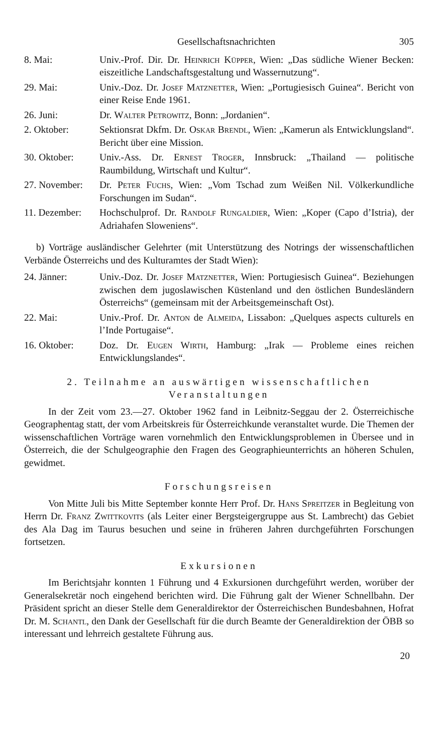Gesellschaftsnachrichten 305
8. Mai: Univ.-Prof. Dir. Dr. Heinrich Küpper, Wien: „Das südliche Wiener Becken: eiszeitliche Landschaftsgestaltung und Wassernutzung“.
29. Mai: Univ.-Doz. Dr. Josef Matznetter, Wien: „Portugiesisch Guinea“. Bericht von einer Reise Ende 1961.
26. Juni: Dr. Walter Petrowitz, Bonn: „Jordanien“.
2. Oktober: Sektionsrat Dkfm. Dr. Oskar Brendl, Wien: „Kamerun als Entwicklungsland“. Bericht über eine Mission.
30. Oktober: Univ.-Ass. Dr. Ernest Troger, Innsbruck: „Thailand — politische Raumbildung, Wirtschaft und Kultur“.
27. November:
Dr. Peter Fuchs, Wien: „Vom Tschad zum Weißen Nil. Völkerkundliche Forschungen im Sudan“.
11. Dezember:
Hochschulprof. Dr. Randolf Rungaldier, Wien: „Koper (Capo d’Istria), der Adriahafen Sloweniens“.
b) Vorträge ausländischer Gelehrter (mit Unterstützung des Notrings der wissenschaftlichen Verbände Österreichs und des Kulturamtes der Stadt Wien):
24. Jänner: Univ.-Doz. Dr. Josef Matznetter, Wien: Portugiesisch Guinea“. Beziehungen zwischen dem jugoslawischen Küstenland und den östlichen Bundesländern Österreichs“ (gemeinsam mit der Arbeitsgemeinschaft Ost).
22. Mai: Univ.-Prof. Dr. Anton de Almeida, Lissabon: „Quelques aspects culturels en l’Inde Portugaise“.
16. Oktober: Doz. Dr. Eugen Wirth, Hamburg: „Irak — Probleme eines reichen Entwicklungslandes“.
2. Teilnahme an auswärtigen wissenschaftlichen Veranstaltungen
In der Zeit vom 23.—27. Oktober 1962 fand in Leibnitz-Seggau der 2. Österreichische Geographentag statt, der vom Arbeitskreis für Österreichkunde veranstaltet wurde. Die Themen der wissenschaftlichen Vorträge waren vornehmlich den Entwicklungsproblemen in Übersee und in Österreich, die der Schulgeographie den Fragen des Geographieunterrichts an höheren Schulen, gewidmet.
Forschungsreisen
Von Mitte Juli bis Mitte September konnte Herr Prof. Dr. Hans Spreitzer in Begleitung von Herrn Dr. Franz Zwittkovits (als Leiter einer Bergsteigergruppe aus St. Lambrecht) das Gebiet des Ala Dag im Taurus besuchen und seine in früheren Jahren durchgeführten Forschungen fortsetzen.
Exkursionen
Im Berichtsjahr konnten 1 Führung und 4 Exkursionen durchgeführt werden, worüber der Generalsekretär noch eingehend berichten wird. Die Führung galt der Wiener Schnellbahn. Der Präsident spricht an dieser Stelle dem Generaldirektor der Österreichischen Bundesbahnen, Hofrat Dr. M. Schantl, den Dank der Gesellschaft für die durch Beamte der Generaldirektion der ÖBB so interessant und lehrreich gestaltete Führung aus.
20